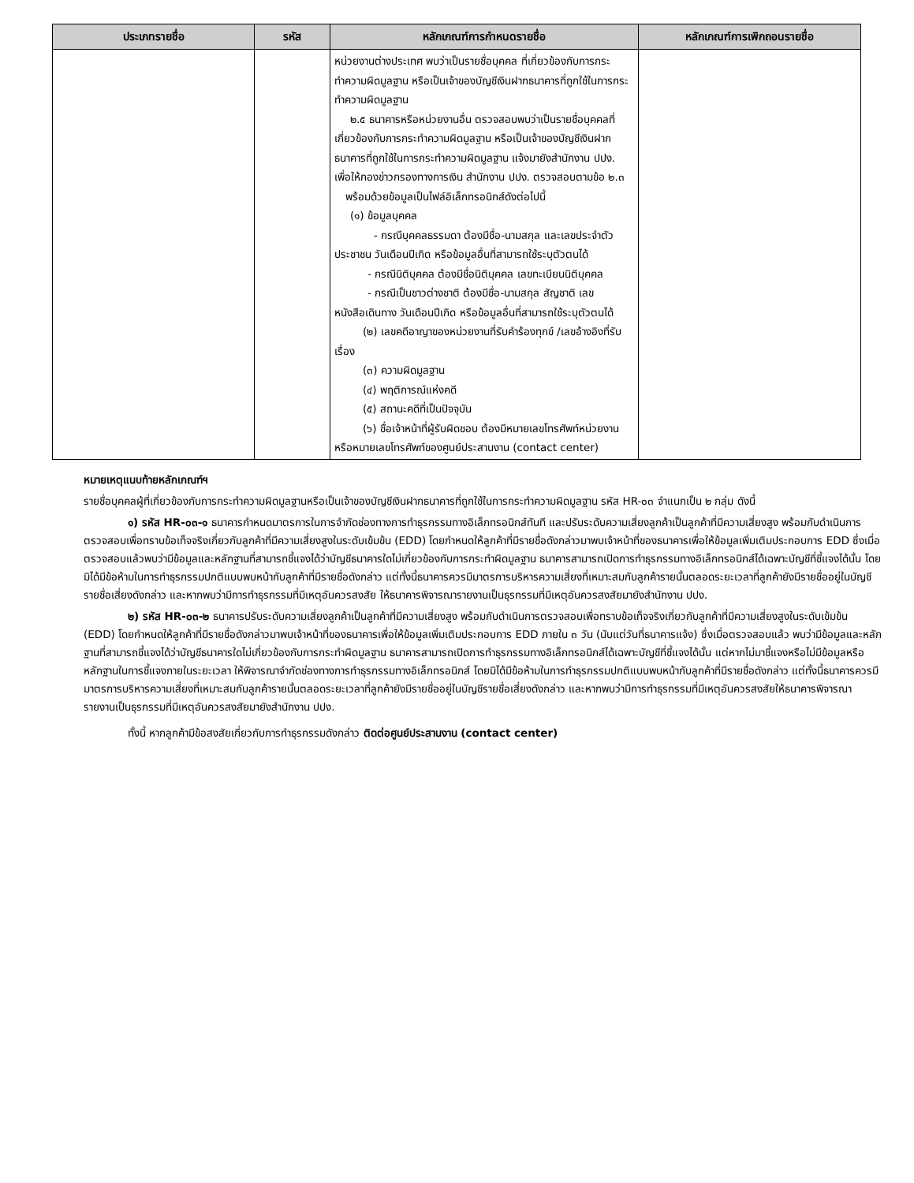| ประเภทรายชื่อ | รหัส | หลักเกณฑ์การกำหนดรายชื่อ | หลักเกณฑ์การเพิกถอนรายชื่อ |
| --- | --- | --- | --- |
| | | หน่วยงานต่างประเทศ พบว่าเป็นรายชื่อบุคคล ที่เกี่ยวข้องกับการกระทำความผิดมูลฐาน หรือเป็นเจ้าของบัญชีเงินฝากธนาคารที่ถูกใช้ในการกระทำความผิดมูลฐาน ๒.๕ ธนาคารหรือหน่วยงานอื่น ตรวจสอบพบว่าเป็นรายชื่อบุคคลที่เกี่ยวข้องกับการกระทำความผิดมูลฐาน หรือเป็นเจ้าของบัญชีเงินฝากธนาคารที่ถูกใช้ในการกระทำความผิดมูลฐาน แจ้งมายังสำนักงาน ปปง. เพื่อให้กองข่าวกรองทางการเงิน สำนักงาน ปปง. ตรวจสอบตามข้อ ๒.๓ พร้อมด้วยข้อมูลเป็นไฟล์อิเล็กทรอนิกส์ดังต่อไปนี้ (๑) ข้อมูลบุคคล - กรณีบุคคลธรรมดา ต้องมีชื่อ-นามสกุล และเลขประจำตัวประชาชน วันเดือนปีเกิด หรือข้อมูลอื่นที่สามารถใช้ระบุตัวตนได้ - กรณีนิติบุคคล ต้องมีชื่อนิติบุคคล เลขทะเบียนนิติบุคคล - กรณีเป็นชาวต่างชาติ ต้องมีชื่อ-นามสกุล สัญชาติ เลขหนังสือเดินทาง วันเดือนปีเกิด หรือข้อมูลอื่นที่สามารถใช้ระบุตัวตนได้ (๒) เลขคดีอาญาของหน่วยงานที่รับคำร้องทุกข์ /เลขอ้างอิงที่รับเรื่อง (๓) ความผิดมูลฐาน (๔) พฤติการณ์แห่งคดี (๕) สถานะคดีที่เป็นปัจจุบัน (๖) ชื่อเจ้าหน้าที่ผู้รับผิดชอบ ต้องมีหมายเลขโทรศัพท์หน่วยงาน หรือหมายเลขโทรศัพท์ของศูนย์ประสานงาน (contact center) | |
หมายเหตุแนบท้ายหลักเกณฑ์ฯ
รายชื่อบุคคลผู้ที่เกี่ยวข้องกับการกระทำความผิดมูลฐานหรือเป็นเจ้าของบัญชีเงินฝากธนาคารที่ถูกใช้ในการกระทำความผิดมูลฐาน รหัส HR-๐๓ จำแนกเป็น ๒ กลุ่ม ดังนี้
๑) รหัส HR-๐๓-๑ ธนาคารกำหนดมาตรการในการจำกัดช่องทางการทำธุรกรรมทางอิเล็กทรอนิกส์ทันที และปรับระดับความเสี่ยงลูกค้าเป็นลูกค้าที่มีความเสี่ยงสูง พร้อมกับดำเนินการตรวจสอบเพื่อทราบข้อเท็จจริงเกี่ยวกับลูกค้าที่มีความเสี่ยงสูงในระดับเข้มข้น (EDD) โดยกำหนดให้ลูกค้าที่มีรายชื่อดังกล่าวมาพบเจ้าหน้าที่ของธนาคารเพื่อให้ข้อมูลเพิ่มเติมประกอบการ EDD ซึ่งเมื่อตรวจสอบแล้วพบว่ามีข้อมูลและหลักฐานที่สามารถชี้แจงได้ว่าบัญชีธนาคารใดไม่เกี่ยวข้องกับการกระทำผิดมูลฐาน ธนาคารสามารถเปิดการทำธุรกรรมทางอิเล็กทรอนิกส์ได้เฉพาะบัญชีที่ชี้แจงได้นั้น โดยมิได้มีข้อห้ามในการทำธุรกรรมปกติแบบพบหน้ากับลูกค้าที่มีรายชื่อดังกล่าว แต่ทั้งนี้ธนาคารควรมีมาตรการบริหารความเสี่ยงที่เหมาะสมกับลูกค้ารายนั้นตลอดระยะเวลาที่ลูกค้ายังมีรายชื่ออยู่ในบัญชีรายชื่อเสี่ยงดังกล่าว และหากพบว่ามีการทำธุรกรรมที่มีเหตุอันควรสงสัย ให้ธนาคารพิจารณารายงานเป็นธุรกรรมที่มีเหตุอันควรสงสัยมายังสำนักงาน ปปง.
๒) รหัส HR-๐๓-๒ ธนาคารปรับระดับความเสี่ยงลูกค้าเป็นลูกค้าที่มีความเสี่ยงสูง พร้อมกับดำเนินการตรวจสอบเพื่อทราบข้อเท็จจริงเกี่ยวกับลูกค้าที่มีความเสี่ยงสูงในระดับเข้มข้น (EDD) โดยกำหนดให้ลูกค้าที่มีรายชื่อดังกล่าวมาพบเจ้าหน้าที่ของธนาคารเพื่อให้ข้อมูลเพิ่มเติมประกอบการ EDD ภายใน ๓ วัน (นับแต่วันที่ธนาคารแจ้ง) ซึ่งเมื่อตรวจสอบแล้ว พบว่ามีข้อมูลและหลักฐานที่สามารถชี้แจงได้ว่าบัญชีธนาคารใดไม่เกี่ยวข้องกับการกระทำผิดมูลฐาน ธนาคารสามารถเปิดการทำธุรกรรมทางอิเล็กทรอนิกส์ได้เฉพาะบัญชีที่ชี้แจงได้นั้น แต่หากไม่มาชี้แจงหรือไม่มีข้อมูลหรือหลักฐานในการชี้แจงภายในระยะเวลา ให้พิจารณาจำกัดช่องทางการทำธุรกรรมทางอิเล็กทรอนิกส์ โดยมิได้มีข้อห้ามในการทำธุรกรรมปกติแบบพบหน้ากับลูกค้าที่มีรายชื่อดังกล่าว แต่ทั้งนี้ธนาคารควรมีมาตรการบริหารความเสี่ยงที่เหมาะสมกับลูกค้ารายนั้นตลอดระยะเวลาที่ลูกค้ายังมีรายชื่ออยู่ในบัญชีรายชื่อเสี่ยงดังกล่าว และหากพบว่ามีการทำธุรกรรมที่มีเหตุอันควรสงสัยให้ธนาคารพิจารณารายงานเป็นธุรกรรมที่มีเหตุอันควรสงสัยมายังสำนักงาน ปปง.
ทั้งนี้ หากลูกค้ามีข้อสงสัยเกี่ยวกับการทำธุรกรรมดังกล่าว ติดต่อศูนย์ประสานงาน (contact center)